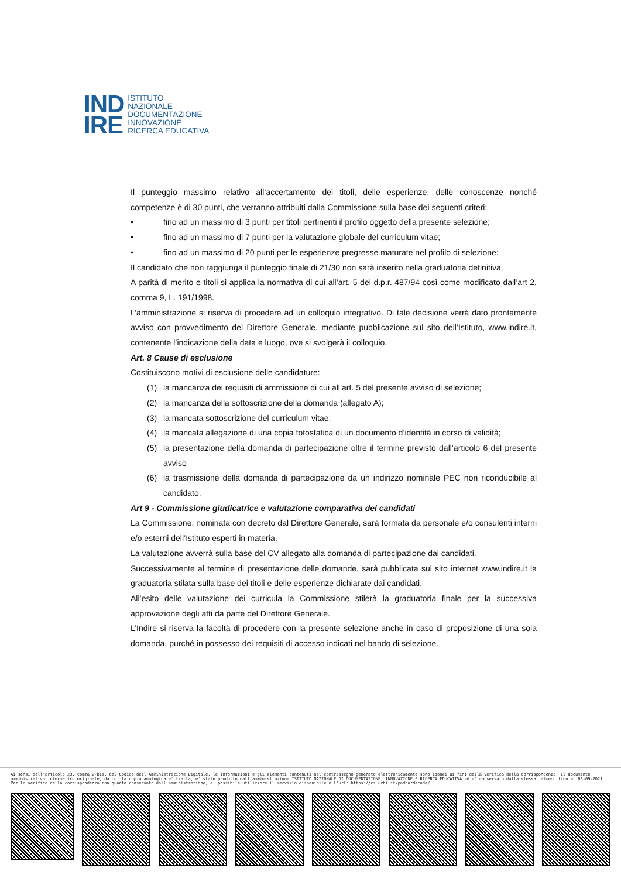IND
IRE
ISTITUTO
NAZIONALE
DOCUMENTAZIONE
INNOVAZIONE
RICERCA EDUCATIVA
Il punteggio massimo relativo all’accertamento dei titoli, delle esperienze, delle conoscenze nonché competenze è di 30 punti, che verranno attribuiti dalla Commissione sulla base dei seguenti criteri:
• fino ad un massimo di 3 punti per titoli pertinenti il profilo oggetto della presente selezione;
• fino ad un massimo di 7 punti per la valutazione globale del curriculum vitae;
• fino ad un massimo di 20 punti per le esperienze pregresse maturate nel profilo di selezione;
Il candidato che non raggiunga il punteggio finale di 21/30 non sarà inserito nella graduatoria definitiva.
A parità di merito e titoli si applica la normativa di cui all’art. 5 del d.p.r. 487/94 così come modificato dall’art 2, comma 9, L. 191/1998.
L’amministrazione si riserva di procedere ad un colloquio integrativo. Di tale decisione verrà dato prontamente avviso con provvedimento del Direttore Generale, mediante pubblicazione sul sito dell’Istituto, www.indire.it, contenente l’indicazione della data e luogo, ove si svolgerà il colloquio.
Art. 8 Cause di esclusione
Costituiscono motivi di esclusione delle candidature:
(1) la mancanza dei requisiti di ammissione di cui all’art. 5 del presente avviso di selezione;
(2) la mancanza della sottoscrizione della domanda (allegato A);
(3) la mancata sottoscrizione del curriculum vitae;
(4) la mancata allegazione di una copia fotostatica di un documento d’identità in corso di validità;
(5) la presentazione della domanda di partecipazione oltre il termine previsto dall’articolo 6 del presente avviso
(6) la trasmissione della domanda di partecipazione da un indirizzo nominale PEC non riconducibile al candidato.
Art 9 - Commissione giudicatrice e valutazione comparativa dei candidati
La Commissione, nominata con decreto dal Direttore Generale, sarà formata da personale e/o consulenti interni e/o esterni dell’Istituto esperti in materia.
La valutazione avverrà sulla base del CV allegato alla domanda di partecipazione dai candidati.
Successivamente al termine di presentazione delle domande, sarà pubblicata sul sito internet www.indire.it la graduatoria stilata sulla base dei titoli e delle esperienze dichiarate dai candidati.
All’esito delle valutazione dei curricula la Commissione stilerà la graduatoria finale per la successiva approvazione degli atti da parte del Direttore Generale.
L’Indire si riserva la facoltà di procedere con la presente selezione anche in caso di proposizione di una sola domanda, purché in possesso dei requisiti di accesso indicati nel bando di selezione.
Ai sensi dell'articolo 23, comma 2-bis, del Codice dell'Amministrazione Digitale, le informazioni e gli elementi contenuti nel contrassegno generato elettronicamente sono idonei ai fini della verifica della corrispondenza. Il documento amministrativo informatico originale, da cui la copia analogica e' tratta, e' stato prodotto dall'amministrazione ISTITUTO NAZIONALE DI DOCUMENTAZIONE, INNOVAZIONE E RICERCA EDUCATIVA ed e' conservato dalla stessa, almeno fino al 06-09-2021. Per la verifica della corrispondenza con quanto conservato dall'amministrazione, e' possibile utilizzare il servizio disponibile all'url: https://cs.urbi.it/padbardecode/